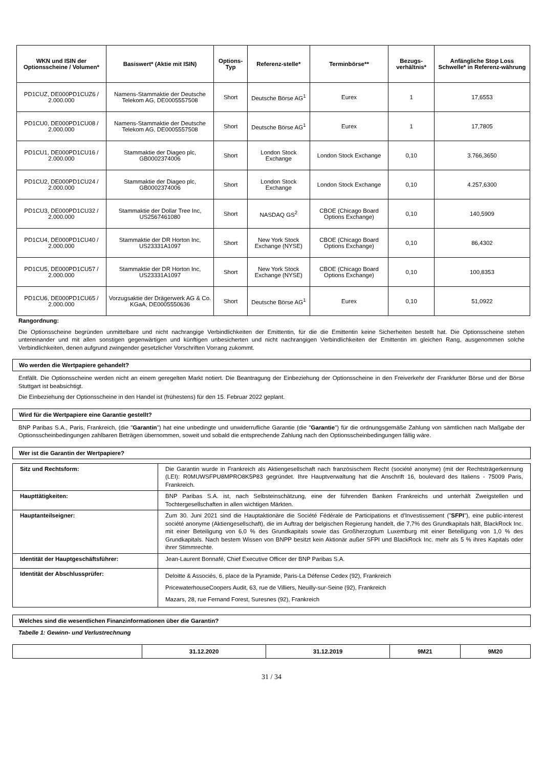| WKN und ISIN der Optionsscheine / Volumen* | Basiswert* (Aktie mit ISIN) | Options-Typ | Referenz-stelle* | Terminbörse** | Bezugs-verhältnis* | Anfängliche Stop Loss Schwelle* in Referenz-währung |
| --- | --- | --- | --- | --- | --- | --- |
| PD1CUZ, DE000PD1CUZ6 / 2.000.000 | Namens-Stammaktie der Deutsche Telekom AG, DE0005557508 | Short | Deutsche Börse AG<sup>1</sup> | Eurex | 1 | 17,6553 |
| PD1CU0, DE000PD1CU08 / 2.000.000 | Namens-Stammaktie der Deutsche Telekom AG, DE0005557508 | Short | Deutsche Börse AG<sup>1</sup> | Eurex | 1 | 17,7805 |
| PD1CU1, DE000PD1CU16 / 2.000.000 | Stammaktie der Diageo plc, GB0002374006 | Short | London Stock Exchange | London Stock Exchange | 0,10 | 3.766,3650 |
| PD1CU2, DE000PD1CU24 / 2.000.000 | Stammaktie der Diageo plc, GB0002374006 | Short | London Stock Exchange | London Stock Exchange | 0,10 | 4.257,6300 |
| PD1CU3, DE000PD1CU32 / 2.000.000 | Stammaktie der Dollar Tree Inc, US2567461080 | Short | NASDAQ GS<sup>2</sup> | CBOE (Chicago Board Options Exchange) | 0,10 | 140,5909 |
| PD1CU4, DE000PD1CU40 / 2.000.000 | Stammaktie der DR Horton Inc, US23331A1097 | Short | New York Stock Exchange (NYSE) | CBOE (Chicago Board Options Exchange) | 0,10 | 86,4302 |
| PD1CU5, DE000PD1CU57 / 2.000.000 | Stammaktie der DR Horton Inc, US23331A1097 | Short | New York Stock Exchange (NYSE) | CBOE (Chicago Board Options Exchange) | 0,10 | 100,8353 |
| PD1CU6, DE000PD1CU65 / 2.000.000 | Vorzugsaktie der Drägerwerk AG & Co. KGaA, DE0005550636 | Short | Deutsche Börse AG<sup>1</sup> | Eurex | 0,10 | 51,0922 |
Rangordnung:
Die Optionsscheine begründen unmittelbare und nicht nachrangige Verbindlichkeiten der Emittentin, für die die Emittentin keine Sicherheiten bestellt hat. Die Optionsscheine stehen untereinander und mit allen sonstigen gegenwärtigen und künftigen unbesicherten und nicht nachrangigen Verbindlichkeiten der Emittentin im gleichen Rang, ausgenommen solche Verbindlichkeiten, denen aufgrund zwingender gesetzlicher Vorschriften Vorrang zukommt.
Wo werden die Wertpapiere gehandelt?
Entfällt. Die Optionsscheine werden nicht an einem geregelten Markt notiert. Die Beantragung der Einbeziehung der Optionsscheine in den Freiverkehr der Frankfurter Börse und der Börse Stuttgart ist beabsichtigt.
Die Einbeziehung der Optionsscheine in den Handel ist (frühestens) für den 15. Februar 2022 geplant.
Wird für die Wertpapiere eine Garantie gestellt?
BNP Paribas S.A., Paris, Frankreich, (die "Garantin") hat eine unbedingte und unwiderrufliche Garantie (die "Garantie") für die ordnungsgemäße Zahlung von sämtlichen nach Maßgabe der Optionsscheinbedingungen zahlbaren Beträgen übernommen, soweit und sobald die entsprechende Zahlung nach den Optionsscheinbedingungen fällig wäre.
Wer ist die Garantin der Wertpapiere?
| Sitz und Rechtsform: | Die Garantin wurde in Frankreich als Aktiengesellschaft nach französischem Recht (société anonyme) (mit der Rechtsträgerkennung (LEI): R0MUWSFPU8MPRO8K5P83 gegründet. Ihre Hauptverwaltung hat die Anschrift 16, boulevard des Italiens - 75009 Paris, Frankreich. |
| Haupttätigkeiten: | BNP Paribas S.A. ist, nach Selbsteinschätzung, eine der führenden Banken Frankreichs und unterhält Zweigstellen und Tochtergesellschaften in allen wichtigen Märkten. |
| Hauptanteilseigner: | Zum 30. Juni 2021 sind die Hauptaktionäre die Société Fédérale de Participations et d'Investissement (" SFPI "), eine public-interest société anonyme (Aktiengesellschaft), die im Auftrag der belgischen Regierung handelt, die 7,7% des Grundkapitals hält, BlackRock Inc. mit einer Beteiligung von 6,0 % des Grundkapitals sowie das Großherzogtum Luxemburg mit einer Beteiligung von 1,0 % des Grundkapitals. Nach bestem Wissen von BNPP besitzt kein Aktionär außer SFPI und BlackRock Inc. mehr als 5 % ihres Kapitals oder ihrer Stimmrechte. |
| Identität der Hauptgeschäftsführer: | Jean-Laurent Bonnafé, Chief Executive Officer der BNP Paribas S.A. |
| Identität der Abschlussprüfer: | Deloitte & Associés, 6, place de la Pyramide, Paris-La Défense Cedex (92), Frankreich PricewaterhouseCoopers Audit, 63, rue de Villiers, Neuilly-sur-Seine (92), Frankreich Mazars, 28, rue Fernand Forest, Suresnes (92), Frankreich |
Welches sind die wesentlichen Finanzinformationen über die Garantin?
Tabelle 1: Gewinn- und Verlustrechnung
| | 31.12.2020 | 31.12.2019 | 9M21 | 9M20 |
| --- | --- | --- | --- | --- |
31 / 34